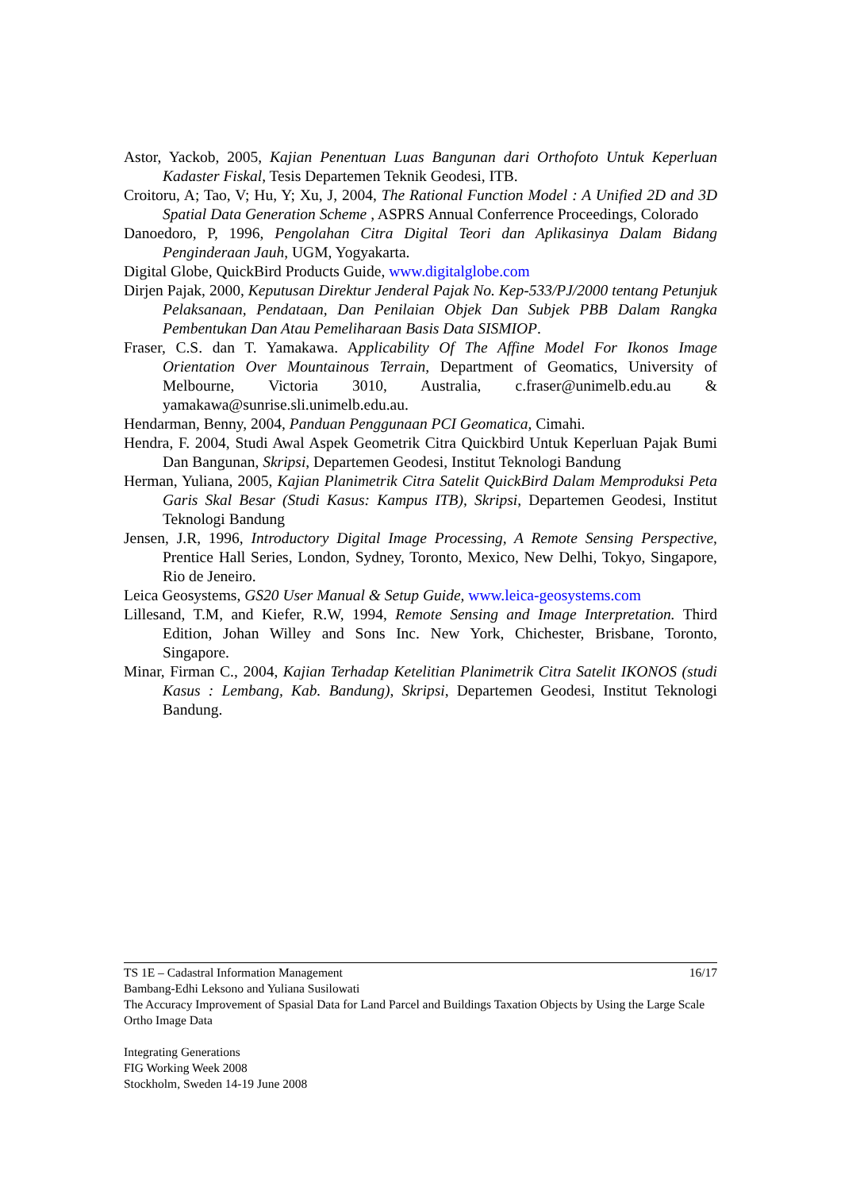Astor, Yackob, 2005, Kajian Penentuan Luas Bangunan dari Orthofoto Untuk Keperluan Kadaster Fiskal, Tesis Departemen Teknik Geodesi, ITB.
Croitoru, A; Tao, V; Hu, Y; Xu, J, 2004, The Rational Function Model : A Unified 2D and 3D Spatial Data Generation Scheme , ASPRS Annual Conferrence Proceedings, Colorado
Danoedoro, P, 1996, Pengolahan Citra Digital Teori dan Aplikasinya Dalam Bidang Penginderaan Jauh, UGM, Yogyakarta.
Digital Globe, QuickBird Products Guide, www.digitalglobe.com
Dirjen Pajak, 2000, Keputusan Direktur Jenderal Pajak No. Kep-533/PJ/2000 tentang Petunjuk Pelaksanaan, Pendataan, Dan Penilaian Objek Dan Subjek PBB Dalam Rangka Pembentukan Dan Atau Pemeliharaan Basis Data SISMIOP.
Fraser, C.S. dan T. Yamakawa. Applicability Of The Affine Model For Ikonos Image Orientation Over Mountainous Terrain, Department of Geomatics, University of Melbourne, Victoria 3010, Australia, c.fraser@unimelb.edu.au & yamakawa@sunrise.sli.unimelb.edu.au.
Hendarman, Benny, 2004, Panduan Penggunaan PCI Geomatica, Cimahi.
Hendra, F. 2004, Studi Awal Aspek Geometrik Citra Quickbird Untuk Keperluan Pajak Bumi Dan Bangunan, Skripsi, Departemen Geodesi, Institut Teknologi Bandung
Herman, Yuliana, 2005, Kajian Planimetrik Citra Satelit QuickBird Dalam Memproduksi Peta Garis Skal Besar (Studi Kasus: Kampus ITB), Skripsi, Departemen Geodesi, Institut Teknologi Bandung
Jensen, J.R, 1996, Introductory Digital Image Processing, A Remote Sensing Perspective, Prentice Hall Series, London, Sydney, Toronto, Mexico, New Delhi, Tokyo, Singapore, Rio de Jeneiro.
Leica Geosystems, GS20 User Manual & Setup Guide, www.leica-geosystems.com
Lillesand, T.M, and Kiefer, R.W, 1994, Remote Sensing and Image Interpretation. Third Edition, Johan Willey and Sons Inc. New York, Chichester, Brisbane, Toronto, Singapore.
Minar, Firman C., 2004, Kajian Terhadap Ketelitian Planimetrik Citra Satelit IKONOS (studi Kasus : Lembang, Kab. Bandung), Skripsi, Departemen Geodesi, Institut Teknologi Bandung.
TS 1E – Cadastral Information Management 16/17
Bambang-Edhi Leksono and Yuliana Susilowati
The Accuracy Improvement of Spasial Data for Land Parcel and Buildings Taxation Objects by Using the Large Scale Ortho Image Data
Integrating Generations
FIG Working Week 2008
Stockholm, Sweden 14-19 June 2008